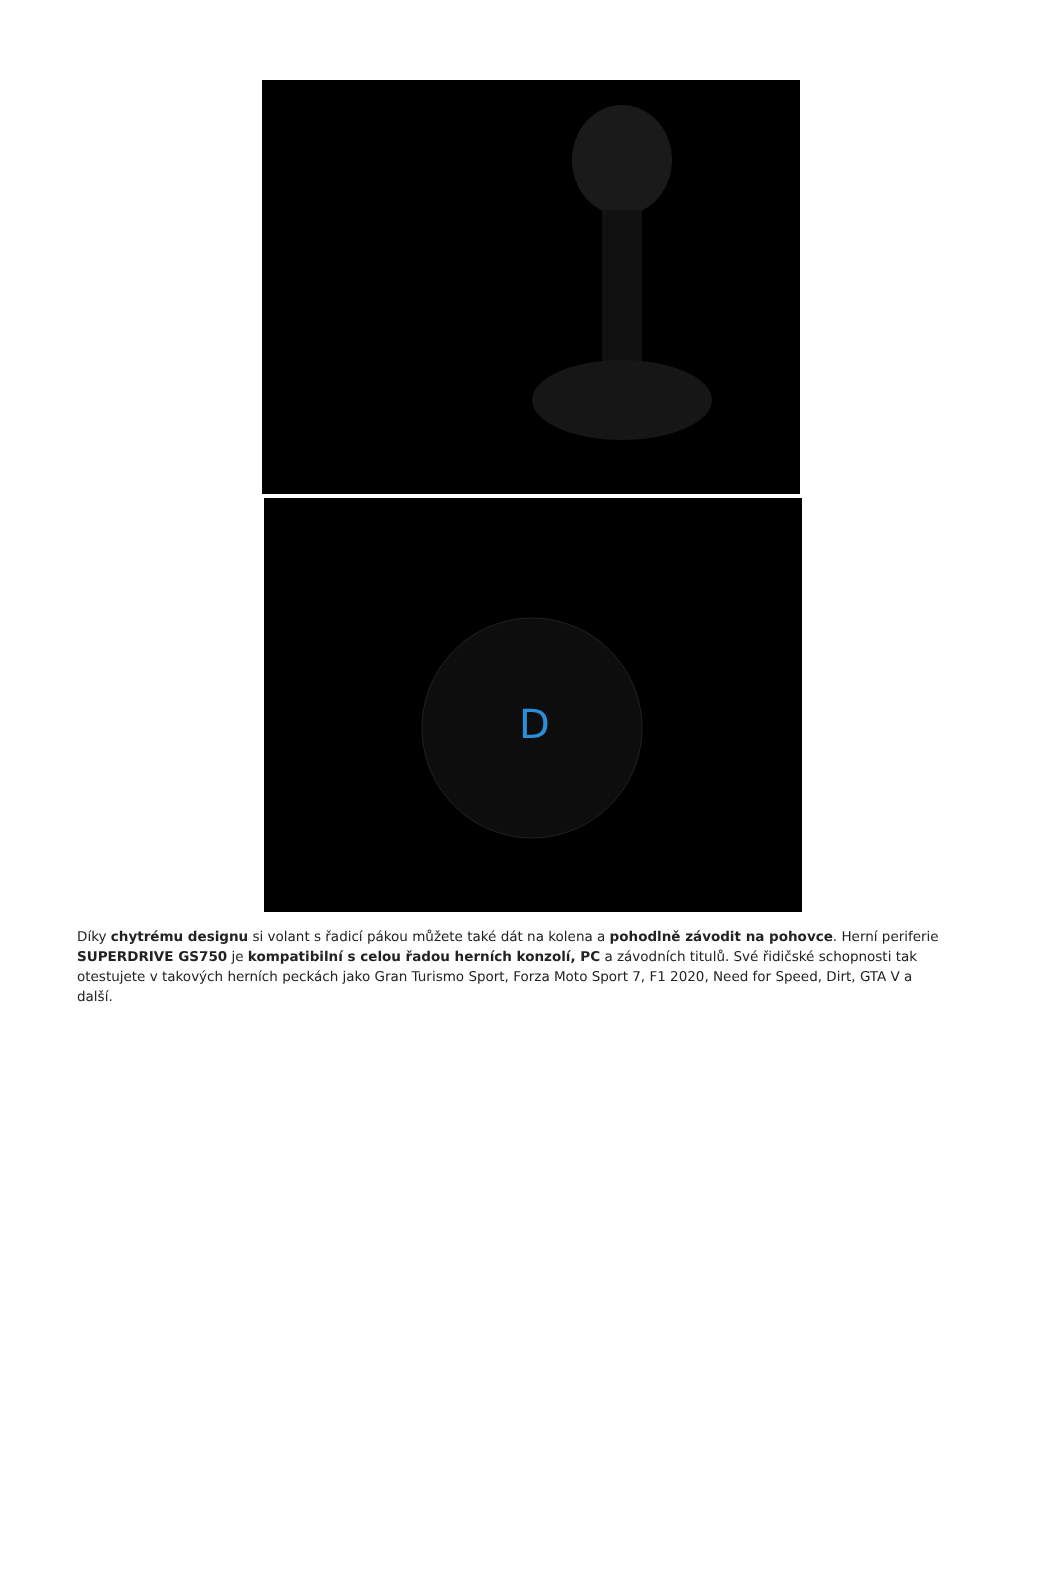D
Díky chytrému designu si volant s řadicí pákou můžete také dát na kolena a pohodlně závodit na pohovce. Herní periferie SUPERDRIVE GS750 je kompatibilní s celou řadou herních konzolí, PC a závodních titulů. Své řidičské schopnosti tak otestujete v takových herních peckách jako Gran Turismo Sport, Forza Moto Sport 7, F1 2020, Need for Speed, Dirt, GTA V a další.